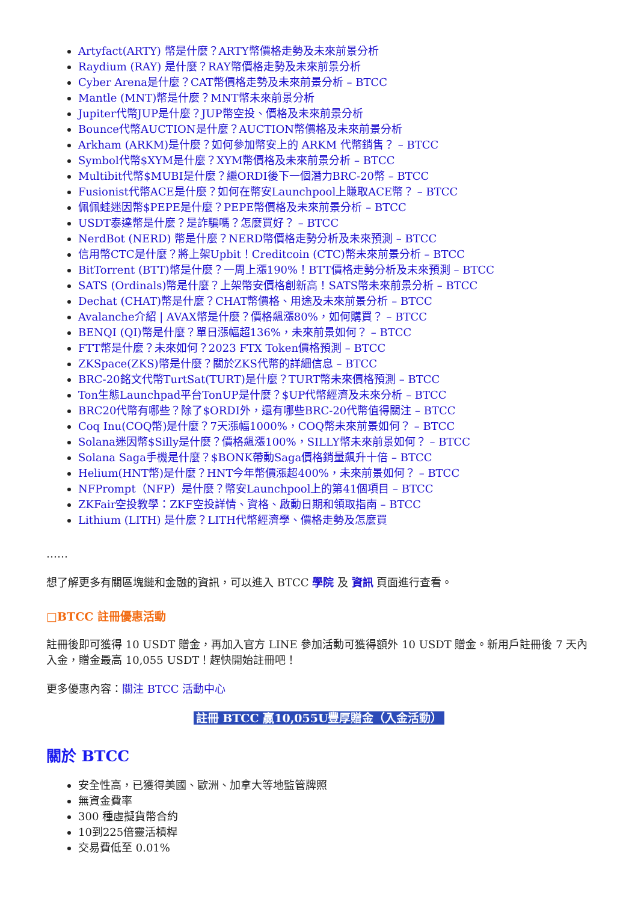Artyfact(ARTY) 幣是什麼？ARTY幣價格走勢及未來前景分析
Raydium (RAY) 是什麼？RAY幣價格走勢及未來前景分析
Cyber Arena是什麼？CAT幣價格走勢及未來前景分析 – BTCC
Mantle (MNT)幣是什麼？MNT幣未來前景分析
Jupiter代幣JUP是什麼？JUP幣空投、價格及未來前景分析
Bounce代幣AUCTION是什麼？AUCTION幣價格及未來前景分析
Arkham (ARKM)是什麼？如何參加幣安上的 ARKM 代幣銷售？ – BTCC
Symbol代幣$XYM是什麼？XYM幣價格及未來前景分析 – BTCC
Multibit代幣$MUBI是什麼？繼ORDI後下一個潛力BRC-20幣 – BTCC
Fusionist代幣ACE是什麼？如何在幣安Launchpool上賺取ACE幣？ – BTCC
佩佩蛙迷因幣$PEPE是什麼？PEPE幣價格及未來前景分析 – BTCC
USDT泰達幣是什麼？是詐騙嗎？怎麼買好？ – BTCC
NerdBot (NERD) 幣是什麼？NERD幣價格走勢分析及未來預測 – BTCC
信用幣CTC是什麼？將上架Upbit！Creditcoin (CTC)幣未來前景分析 – BTCC
BitTorrent (BTT)幣是什麼？一周上漲190%！BTT價格走勢分析及未來預測 – BTCC
SATS (Ordinals)幣是什麼？上架幣安價格創新高！SATS幣未來前景分析 – BTCC
Dechat (CHAT)幣是什麼？CHAT幣價格、用途及未來前景分析 – BTCC
Avalanche介紹 | AVAX幣是什麼？價格飆漲80%，如何購買？ – BTCC
BENQI (QI)幣是什麼？單日漲幅超136%，未來前景如何？ – BTCC
FTT幣是什麼？未來如何？2023 FTX Token價格預測 – BTCC
ZKSpace(ZKS)幣是什麼？關於ZKS代幣的詳細信息 – BTCC
BRC-20銘文代幣TurtSat(TURT)是什麼？TURT幣未來價格預測 – BTCC
Ton生態Launchpad平台TonUP是什麼？$UP代幣經濟及未來分析 – BTCC
BRC20代幣有哪些？除了$ORDI外，還有哪些BRC-20代幣值得關注 – BTCC
Coq Inu(COQ幣)是什麼？7天漲幅1000%，COQ幣未來前景如何？ – BTCC
Solana迷因幣$Silly是什麼？價格飆漲100%，SILLY幣未來前景如何？ – BTCC
Solana Saga手機是什麼？$BONK帶動Saga價格銷量飆升十倍 – BTCC
Helium(HNT幣)是什麼？HNT今年幣價漲超400%，未來前景如何？ – BTCC
NFPrompt（NFP）是什麼？幣安Launchpool上的第41個項目 – BTCC
ZKFair空投教學：ZKF空投詳情、資格、啟動日期和領取指南 – BTCC
Lithium (LITH) 是什麼？LITH代幣經濟學、價格走勢及怎麼買
……
想了解更多有關區塊鏈和金融的資訊，可以進入 BTCC 學院 及 資訊 頁面進行查看。
□BTCC 註冊優惠活動
註冊後即可獲得 10 USDT 贈金，再加入官方 LINE 參加活動可獲得額外 10 USDT 贈金。新用戶註冊後 7 天內入金，贈金最高 10,055 USDT！趕快開始註冊吧！
更多優惠內容：關注 BTCC 活動中心
註冊 BTCC 贏10,055U豐厚贈金（入金活動）
關於 BTCC
安全性高，已獲得美國、歐洲、加拿大等地監管牌照
無資金費率
300 種虛擬貨幣合約
10到225倍靈活槓桿
交易費低至 0.01%